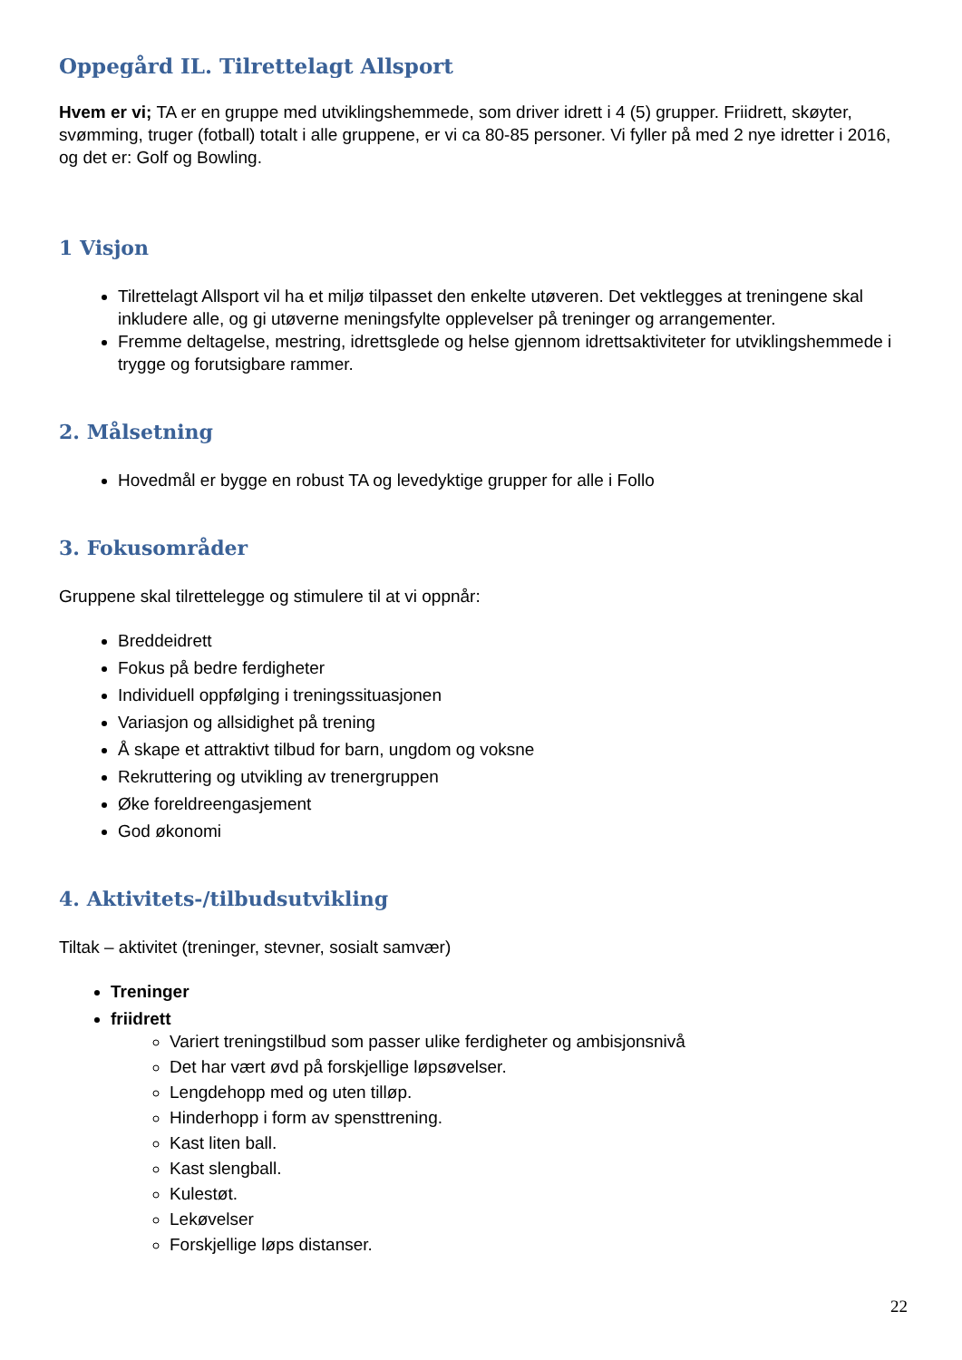Oppegård IL. Tilrettelagt Allsport
Hvem er vi; TA er en gruppe med utviklingshemmede, som driver idrett i 4 (5) grupper. Friidrett, skøyter, svømming, truger (fotball) totalt i alle gruppene, er vi ca 80-85 personer. Vi fyller på med 2 nye idretter i 2016, og det er: Golf og Bowling.
1 Visjon
Tilrettelagt Allsport vil ha et miljø tilpasset den enkelte utøveren. Det vektlegges at treningene skal inkludere alle, og gi utøverne meningsfylte opplevelser på treninger og arrangementer.
Fremme deltagelse, mestring, idrettsglede og helse gjennom idrettsaktiviteter for utviklingshemmede i trygge og forutsigbare rammer.
2. Målsetning
Hovedmål er bygge en robust TA og levedyktige grupper for alle i Follo
3. Fokusområder
Gruppene skal tilrettelegge og stimulere til at vi oppnår:
Breddeidrett
Fokus på bedre ferdigheter
Individuell oppfølging i treningssituasjonen
Variasjon og allsidighet på trening
Å skape et attraktivt tilbud for barn, ungdom og voksne
Rekruttering og utvikling av trenergruppen
Øke foreldreengasjement
God økonomi
4. Aktivitets-/tilbudsutvikling
Tiltak – aktivitet (treninger, stevner, sosialt samvær)
Treninger
friidrett
Variert treningstilbud som passer ulike ferdigheter og ambisjonsnivå
Det har vært øvd på forskjellige løpsøvelser.
Lengdehopp med og uten tilløp.
Hinderhopp i form av spensttrening.
Kast liten ball.
Kast slengball.
Kulestøt.
Lekøvelser
Forskjellige løps distanser.
22